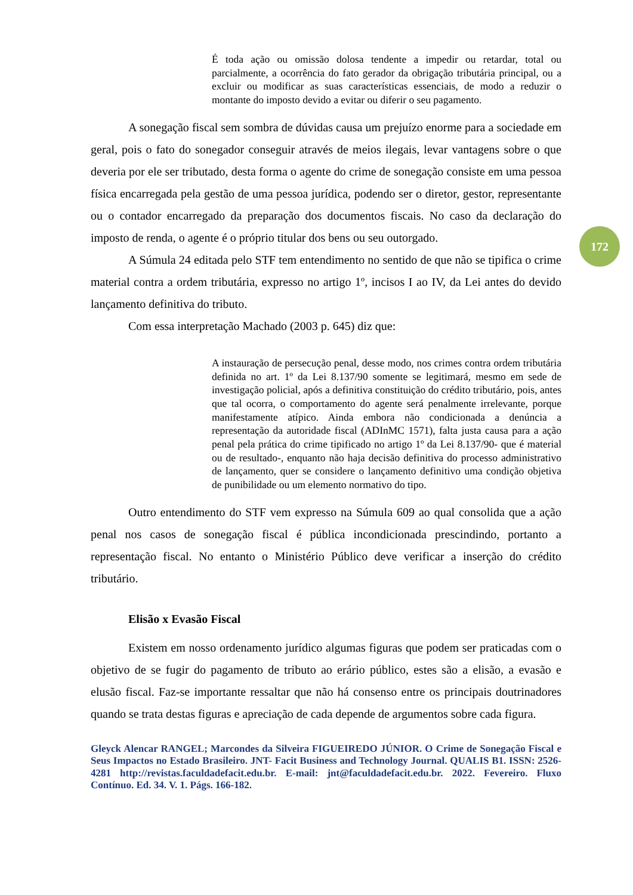É toda ação ou omissão dolosa tendente a impedir ou retardar, total ou parcialmente, a ocorrência do fato gerador da obrigação tributária principal, ou a excluir ou modificar as suas características essenciais, de modo a reduzir o montante do imposto devido a evitar ou diferir o seu pagamento.
A sonegação fiscal sem sombra de dúvidas causa um prejuízo enorme para a sociedade em geral, pois o fato do sonegador conseguir através de meios ilegais, levar vantagens sobre o que deveria por ele ser tributado, desta forma o agente do crime de sonegação consiste em uma pessoa física encarregada pela gestão de uma pessoa jurídica, podendo ser o diretor, gestor, representante ou o contador encarregado da preparação dos documentos fiscais. No caso da declaração do imposto de renda, o agente é o próprio titular dos bens ou seu outorgado.
A Súmula 24 editada pelo STF tem entendimento no sentido de que não se tipifica o crime material contra a ordem tributária, expresso no artigo 1º, incisos I ao IV, da Lei antes do devido lançamento definitiva do tributo.
Com essa interpretação Machado (2003 p. 645) diz que:
A instauração de persecução penal, desse modo, nos crimes contra ordem tributária definida no art. 1º da Lei 8.137/90 somente se legitimará, mesmo em sede de investigação policial, após a definitiva constituição do crédito tributário, pois, antes que tal ocorra, o comportamento do agente será penalmente irrelevante, porque manifestamente atípico. Ainda embora não condicionada a denúncia a representação da autoridade fiscal (ADInMC 1571), falta justa causa para a ação penal pela prática do crime tipificado no artigo 1º da Lei 8.137/90- que é material ou de resultado-, enquanto não haja decisão definitiva do processo administrativo de lançamento, quer se considere o lançamento definitivo uma condição objetiva de punibilidade ou um elemento normativo do tipo.
Outro entendimento do STF vem expresso na Súmula 609 ao qual consolida que a ação penal nos casos de sonegação fiscal é pública incondicionada prescindindo, portanto a representação fiscal. No entanto o Ministério Público deve verificar a inserção do crédito tributário.
Elisão x Evasão Fiscal
Existem em nosso ordenamento jurídico algumas figuras que podem ser praticadas com o objetivo de se fugir do pagamento de tributo ao erário público, estes são a elisão, a evasão e elusão fiscal. Faz-se importante ressaltar que não há consenso entre os principais doutrinadores quando se trata destas figuras e apreciação de cada depende de argumentos sobre cada figura.
Gleyck Alencar RANGEL; Marcondes da Silveira FIGUEIREDO JÚNIOR. O Crime de Sonegação Fiscal e Seus Impactos no Estado Brasileiro. JNT- Facit Business and Technology Journal. QUALIS B1. ISSN: 2526-4281 http://revistas.faculdadefacit.edu.br. E-mail: jnt@faculdadefacit.edu.br. 2022. Fevereiro. Fluxo Contínuo. Ed. 34. V. 1. Págs. 166-182.
172